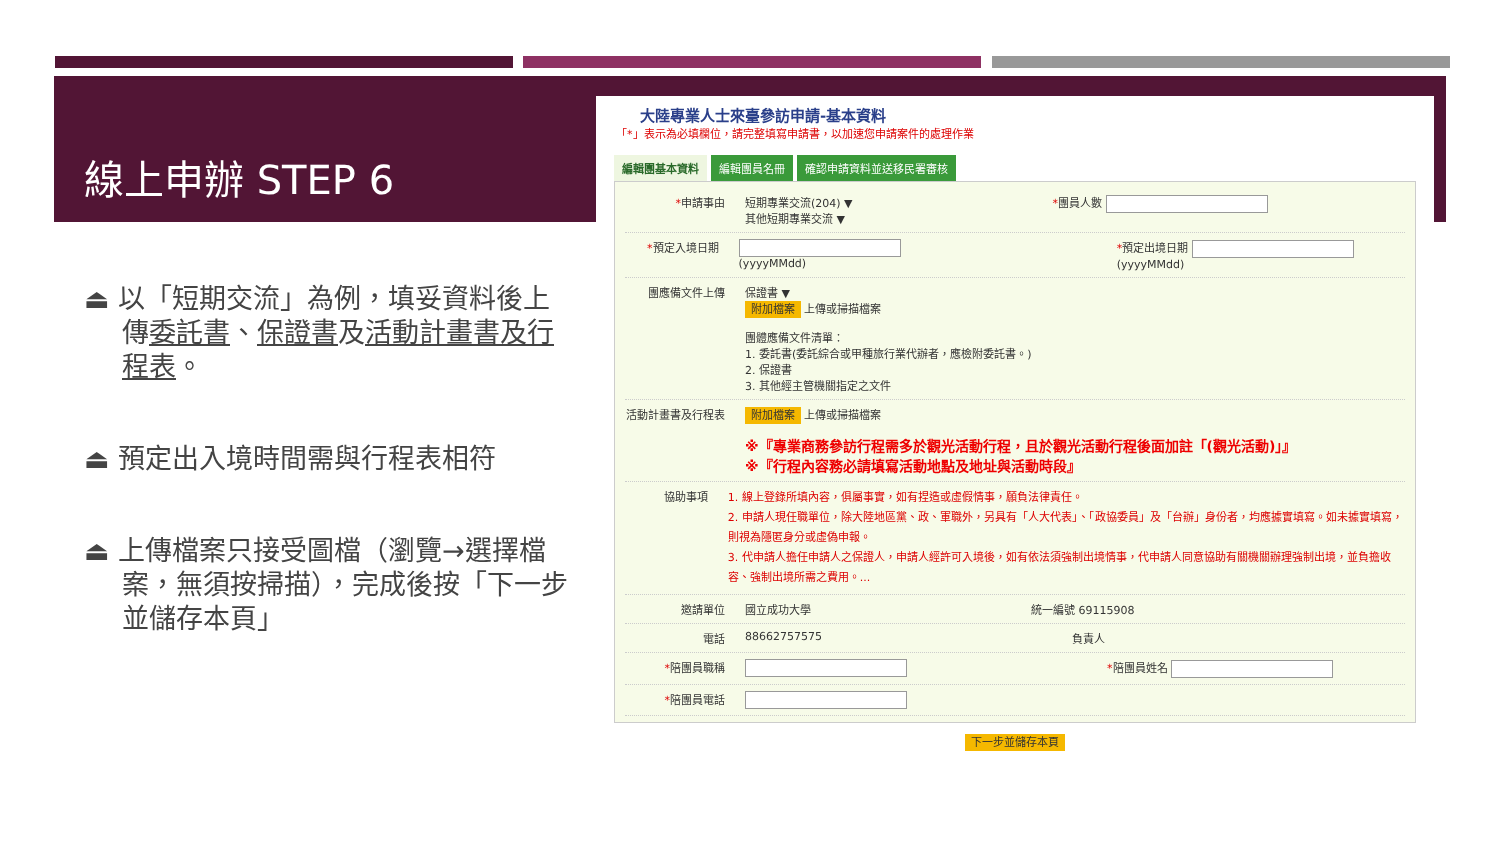線上申辦 STEP 6
⏏ 以「短期交流」為例，填妥資料後上傳委託書、保證書及活動計畫書及行程表。
⏏ 預定出入境時間需與行程表相符
⏏ 上傳檔案只接受圖檔（瀏覽→選擇檔案，無須按掃描），完成後按「下一步並儲存本頁」
大陸專業人士來臺參訪申請-基本資料
「*」表示為必填欄位，請完整填寫申請書，以加速您申請案件的處理作業
編輯團基本資料 編輯團員名冊 確認申請資料並送移民署審核
*申請事由 短期專業交流(204) ▼
其他短期專業交流 ▼ *團員人數
*預定入境日期 (yyyyMMdd) *預定出境日期 (yyyyMMdd)
團應備文件上傳 保證書 ▼
附加檔案 上傳或掃描檔案
團體應備文件清單：
1. 委託書(委託綜合或甲種旅行業代辦者，應檢附委託書。)
2. 保證書
3. 其他經主管機關指定之文件
活動計畫書及行程表 附加檔案 上傳或掃描檔案
※『專業商務參訪行程需多於觀光活動行程，且於觀光活動行程後面加註「(觀光活動)」』
※『行程內容務必請填寫活動地點及地址與活動時段』
協助事項 1. 線上登錄所填內容，俱屬事實，如有捏造或虛假情事，願負法律責任。
2. 申請人現任職單位，除大陸地區黨、政、軍職外，另具有「人大代表」、「政協委員」及「台辦」身份者，均應據實填寫。如未據實填寫，則視為隱匿身分或虛偽申報。
3. 代申請人擔任申請人之保證人，申請人經許可入境後，如有依法須強制出境情事，代申請人同意協助有關機關辦理強制出境，並負擔收容、強制出境所需之費用。...
邀請單位 國立成功大學 統一編號 69115908
電話 88662757575 負責人
*陪團員職稱 *陪團員姓名
*陪團員電話
下一步並儲存本頁